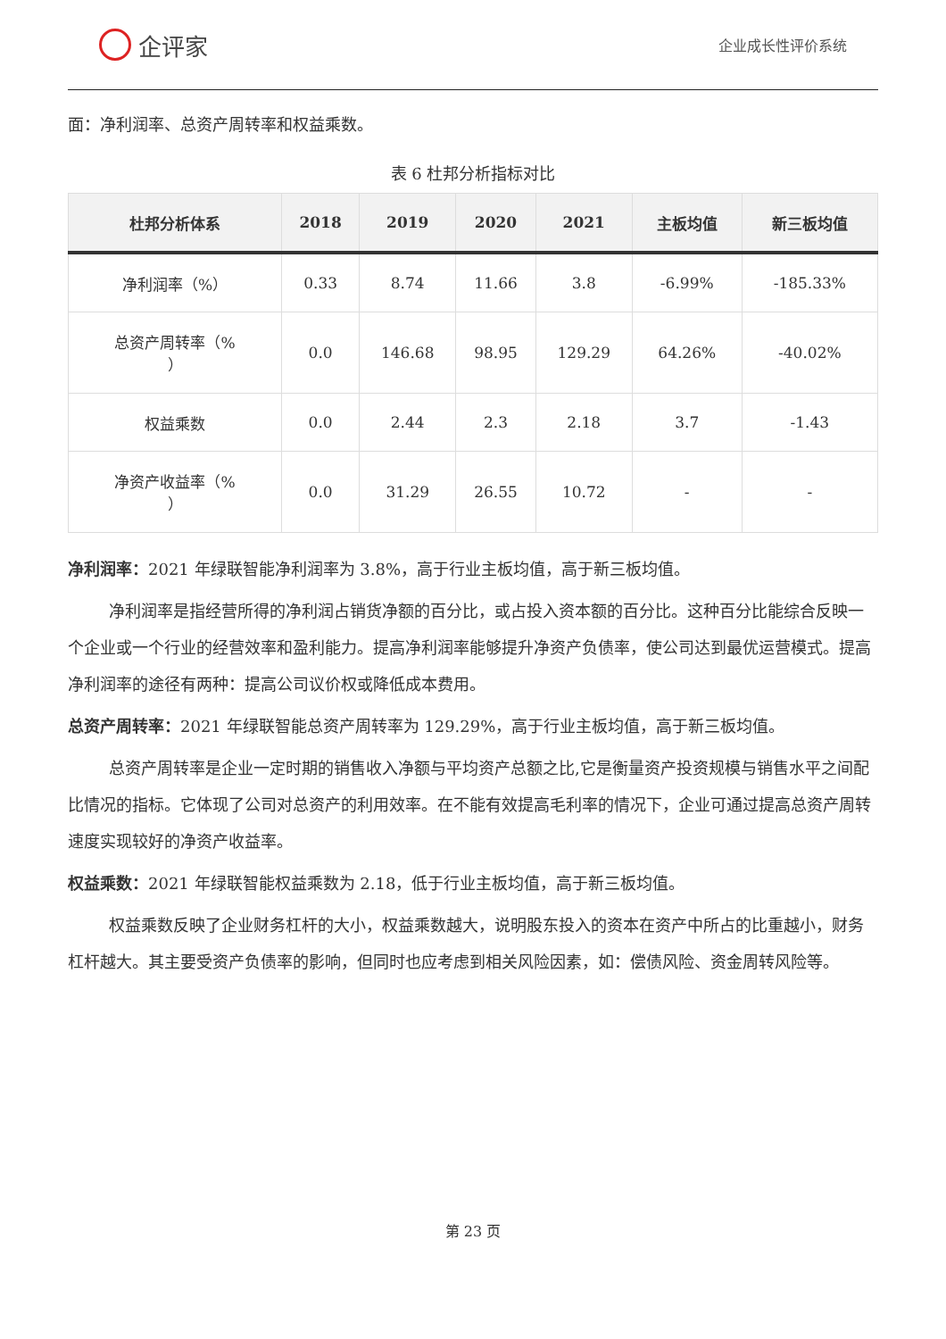企评家
企业成长性评价系统
面：净利润率、总资产周转率和权益乘数。
表 6 杜邦分析指标对比
| 杜邦分析体系 | 2018 | 2019 | 2020 | 2021 | 主板均值 | 新三板均值 |
| --- | --- | --- | --- | --- | --- | --- |
| 净利润率（%） | 0.33 | 8.74 | 11.66 | 3.8 | -6.99% | -185.33% |
| 总资产周转率（% ） | 0.0 | 146.68 | 98.95 | 129.29 | 64.26% | -40.02% |
| 权益乘数 | 0.0 | 2.44 | 2.3 | 2.18 | 3.7 | -1.43 |
| 净资产收益率（% ） | 0.0 | 31.29 | 26.55 | 10.72 | - | - |
净利润率：2021 年绿联智能净利润率为 3.8%，高于行业主板均值，高于新三板均值。
净利润率是指经营所得的净利润占销货净额的百分比，或占投入资本额的百分比。这种百分比能综合反映一个企业或一个行业的经营效率和盈利能力。提高净利润率能够提升净资产负债率，使公司达到最优运营模式。提高净利润率的途径有两种：提高公司议价权或降低成本费用。
总资产周转率：2021 年绿联智能总资产周转率为 129.29%，高于行业主板均值，高于新三板均值。
总资产周转率是企业一定时期的销售收入净额与平均资产总额之比,它是衡量资产投资规模与销售水平之间配比情况的指标。它体现了公司对总资产的利用效率。在不能有效提高毛利率的情况下，企业可通过提高总资产周转速度实现较好的净资产收益率。
权益乘数：2021 年绿联智能权益乘数为 2.18，低于行业主板均值，高于新三板均值。
权益乘数反映了企业财务杠杆的大小，权益乘数越大，说明股东投入的资本在资产中所占的比重越小，财务杠杆越大。其主要受资产负债率的影响，但同时也应考虑到相关风险因素，如：偿债风险、资金周转风险等。
第 23 页